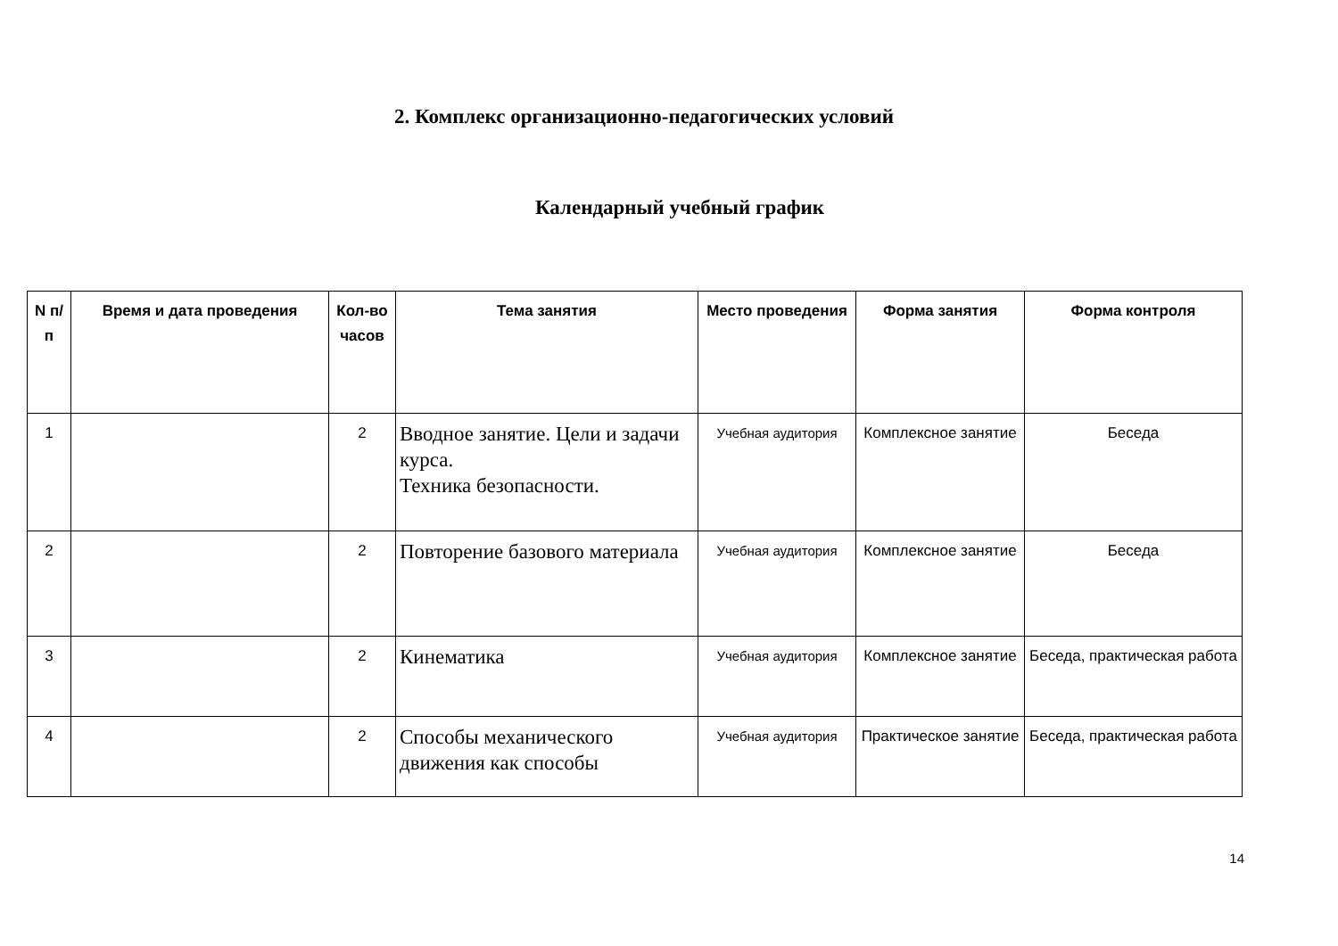2. Комплекс организационно-педагогических условий
Календарный учебный график
| N п/п | Время и дата проведения | Кол-во часов | Тема занятия | Место проведения | Форма занятия | Форма контроля |
| --- | --- | --- | --- | --- | --- | --- |
| 1 | | 2 | Вводное занятие. Цели и задачи курса. Техника безопасности. | Учебная аудитория | Комплексное занятие | Беседа |
| 2 | | 2 | Повторение базового материала | Учебная аудитория | Комплексное занятие | Беседа |
| 3 | | 2 | Кинематика | Учебная аудитория | Комплексное занятие | Беседа, практическая работа |
| 4 | | 2 | Способы механического движения как способы | Учебная аудитория | Практическое занятие | Беседа, практическая работа |
14